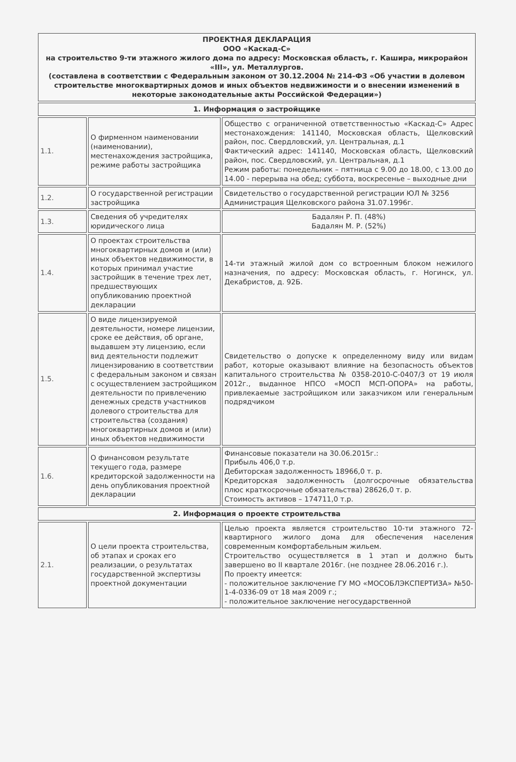| ПРОЕКТНАЯ ДЕКЛАРАЦИЯ ООО «Каскад-С» на строительство 9-ти этажного жилого дома по адресу: Московская область, г. Кашира, микрорайон «III», ул. Металлургов. (составлена в соответствии с Федеральным законом от 30.12.2004 № 214-ФЗ «Об участии в долевом строительстве многоквартирных домов и иных объектов недвижимости и о внесении изменений в некоторые законодательные акты Российской Федерации») | | |
| 1. Информация о застройщике | | |
| 1.1. | О фирменном наименовании (наименовании), местенахождения застройщика, режиме работы застройщика | Общество с ограниченной ответственностью «Каскад-С» Адрес местонахождения: 141140, Московская область, Щелковский район, пос. Свердловский, ул. Центральная, д.1 Фактический адрес: 141140, Московская область, Щелковский район, пос. Свердловский, ул. Центральная, д.1 Режим работы: понедельник – пятница с 9.00 до 18.00, с 13.00 до 14.00 - перерыва на обед; суббота, воскресенье – выходные дни |
| 1.2. | О государственной регистрации застройщика | Свидетельство о государственной регистрации ЮЛ № 3256 Администрация Щелковского района 31.07.1996г. |
| 1.3. | Сведения об учредителях юридического лица | Бадалян Р. П. (48%) Бадалян М. Р. (52%) |
| 1.4. | О проектах строительства многоквартирных домов и (или) иных объектов недвижимости, в которых принимал участие застройщик в течение трех лет, предшествующих опубликованию проектной декларации | 14-ти этажный жилой дом со встроенным блоком нежилого назначения, по адресу: Московская область, г. Ногинск, ул. Декабристов, д. 92Б. |
| 1.5. | О виде лицензируемой деятельности, номере лицензии, сроке ее действия, об органе, выдавшем эту лицензию, если вид деятельности подлежит лицензированию в соответствии с федеральным законом и связан с осуществлением застройщиком деятельности по привлечению денежных средств участников долевого строительства для строительства (создания) многоквартирных домов и (или) иных объектов недвижимости | Свидетельство о допуске к определенному виду или видам работ, которые оказывают влияние на безопасность объектов капитального строительства № 0358-2010-С-0407/3 от 19 июля 2012г., выданное НПСО «МОСП МСП-ОПОРА» на работы, привлекаемые застройщиком или заказчиком или генеральным подрядчиком |
| 1.6. | О финансовом результате текущего года, размере кредиторской задолженности на день опубликования проектной декларации | Финансовые показатели на 30.06.2015г.: Прибыль 406,0 т.р. Дебиторская задолженность 18966,0 т. р. Кредиторская задолженность (долгосрочные обязательства плюс краткосрочные обязательства) 28626,0 т. р. Стоимость активов – 174711,0 т.р. |
| 2. Информация о проекте строительства | | |
| 2.1. | О цели проекта строительства, об этапах и сроках его реализации, о результатах государственной экспертизы проектной документации | Целью проекта является строительство 10-ти этажного 72-квартирного жилого дома для обеспечения населения современным комфортабельным жильем. Строительство осуществляется в 1 этап и должно быть завершено во II квартале 2016г. (не позднее 28.06.2016 г.). По проекту имеется: - положительное заключение ГУ МО «МОСОБЛЭКСПЕРТИЗА» №50-1-4-0336-09 от 18 мая 2009 г.; - положительное заключение негосударственной |